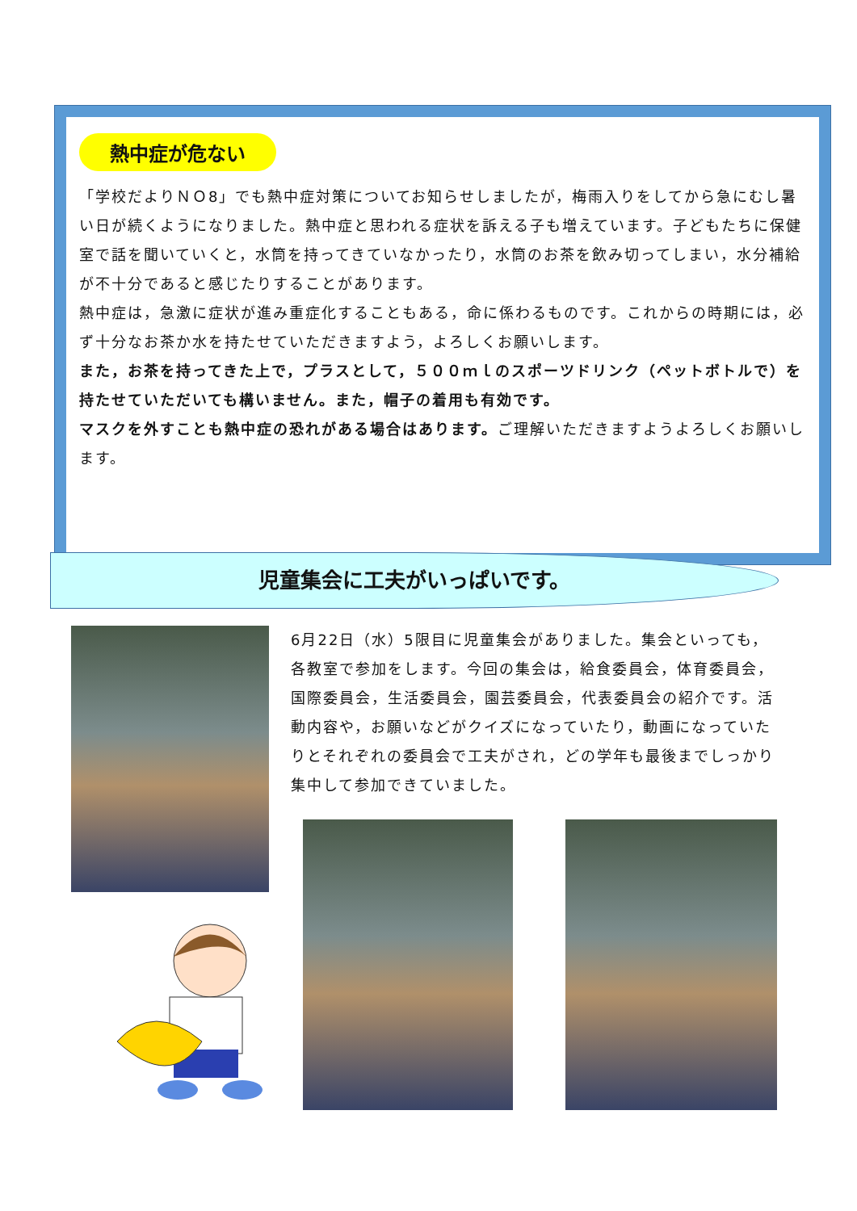熱中症が危ない
「学校だよりＮＯ8」でも熱中症対策についてお知らせしましたが，梅雨入りをしてから急にむし暑い日が続くようになりました。熱中症と思われる症状を訴える子も増えています。子どもたちに保健室で話を聞いていくと，水筒を持ってきていなかったり，水筒のお茶を飲み切ってしまい，水分補給が不十分であると感じたりすることがあります。
熱中症は，急激に症状が進み重症化することもある，命に係わるものです。これからの時期には，必ず十分なお茶か水を持たせていただきますよう，よろしくお願いします。
また，お茶を持ってきた上で，プラスとして，５００ｍｌのスポーツドリンク（ペットボトルで）を持たせていただいても構いません。また，帽子の着用も有効です。
マスクを外すことも熱中症の恐れがある場合はあります。ご理解いただきますようよろしくお願いします。
児童集会に工夫がいっぱいです。
6月22日（水）5限目に児童集会がありました。集会といっても，各教室で参加をします。今回の集会は，給食委員会，体育委員会，国際委員会，生活委員会，園芸委員会，代表委員会の紹介です。活動内容や，お願いなどがクイズになっていたり，動画になっていたりとそれぞれの委員会で工夫がされ，どの学年も最後までしっかり集中して参加できていました。